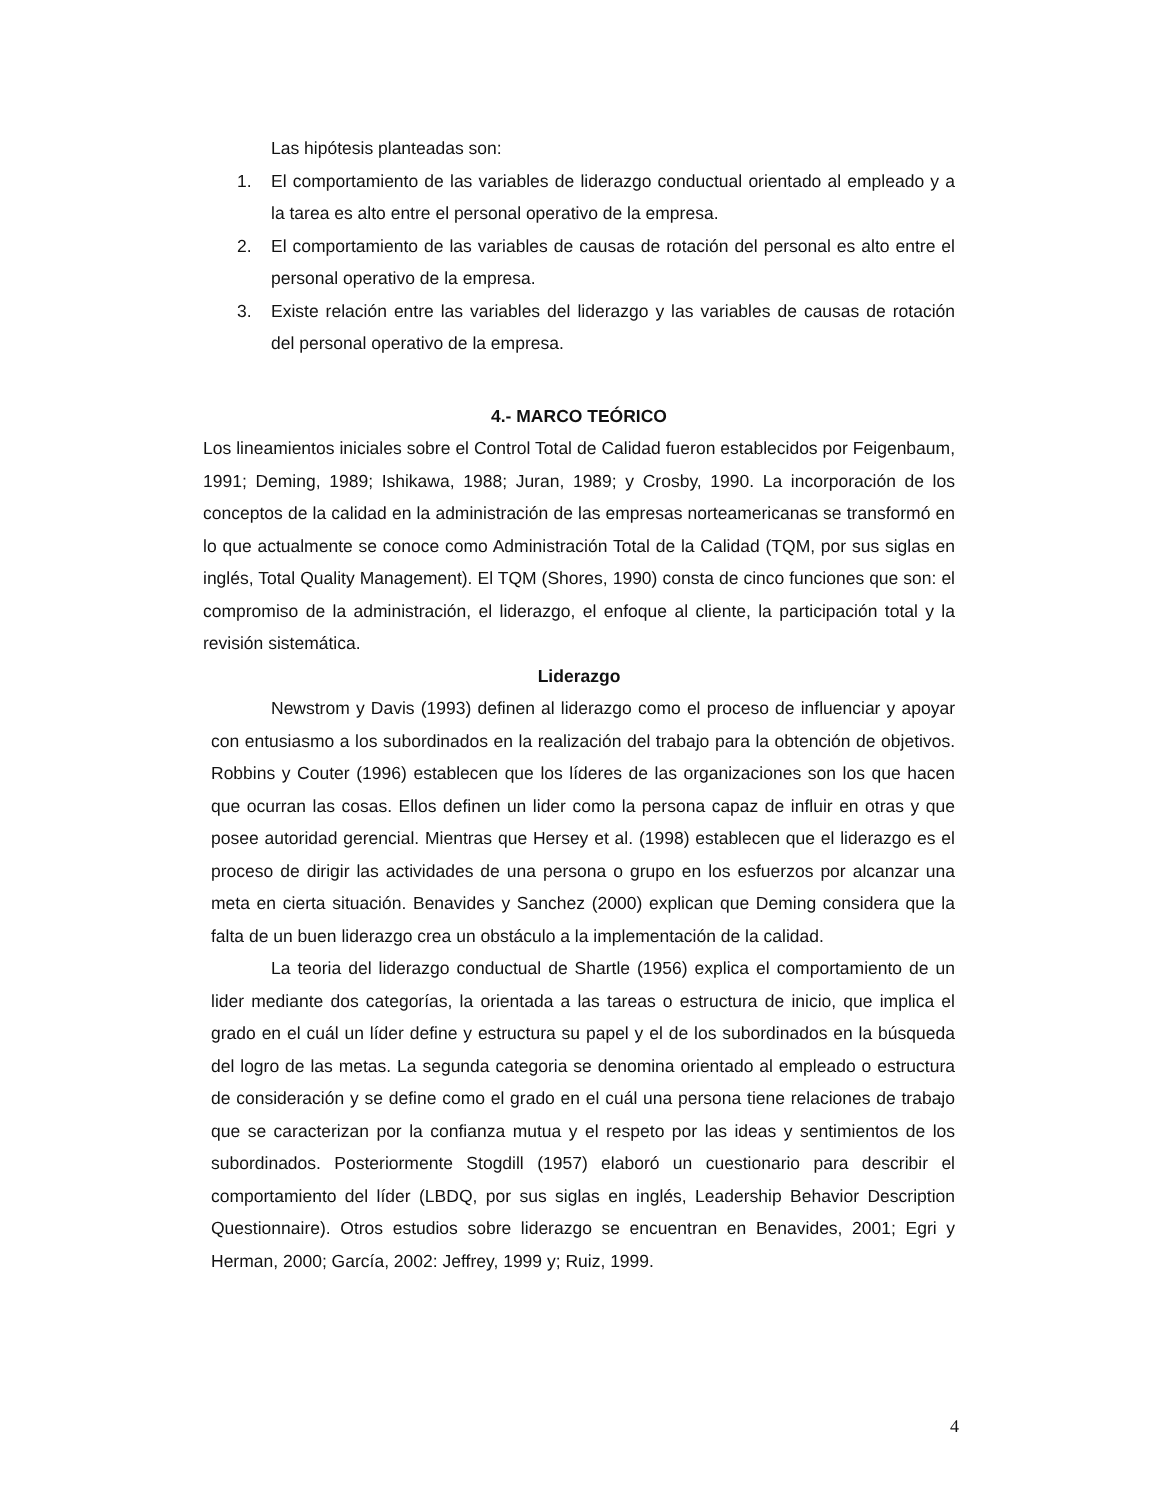Las hipótesis planteadas son:
1. El comportamiento de las variables de liderazgo conductual orientado al empleado y a la tarea es alto entre el personal operativo de la empresa.
2. El comportamiento de las variables de causas de rotación del personal es alto entre el personal operativo de la empresa.
3. Existe relación entre las variables del liderazgo y las variables de causas de rotación del personal operativo de la empresa.
4.- MARCO TEÓRICO
Los lineamientos iniciales sobre el Control Total de Calidad fueron establecidos por Feigenbaum, 1991; Deming, 1989; Ishikawa, 1988; Juran, 1989; y Crosby, 1990. La incorporación de los conceptos de la calidad en la administración de las empresas norteamericanas se transformó en lo que actualmente se conoce como Administración Total de la Calidad (TQM, por sus siglas en inglés, Total Quality Management). El TQM (Shores, 1990) consta de cinco funciones que son: el compromiso de la administración, el liderazgo, el enfoque al cliente, la participación total y la revisión sistemática.
Liderazgo
Newstrom y Davis (1993) definen al liderazgo como el proceso de influenciar y apoyar con entusiasmo a los subordinados en la realización del trabajo para la obtención de objetivos. Robbins y Couter (1996) establecen que los líderes de las organizaciones son los que hacen que ocurran las cosas. Ellos definen un lider como la persona capaz de influir en otras y que posee autoridad gerencial. Mientras que Hersey et al. (1998) establecen que el liderazgo es el proceso de dirigir las actividades de una persona o grupo en los esfuerzos por alcanzar una meta en cierta situación. Benavides y Sanchez (2000) explican que Deming considera que la falta de un buen liderazgo crea un obstáculo a la implementación de la calidad.
La teoria del liderazgo conductual de Shartle (1956) explica el comportamiento de un lider mediante dos categorías, la orientada a las tareas o estructura de inicio, que implica el grado en el cuál un líder define y estructura su papel y el de los subordinados en la búsqueda del logro de las metas. La segunda categoria se denomina orientado al empleado o estructura de consideración y se define como el grado en el cuál una persona tiene relaciones de trabajo que se caracterizan por la confianza mutua y el respeto por las ideas y sentimientos de los subordinados. Posteriormente Stogdill (1957) elaboró un cuestionario para describir el comportamiento del líder (LBDQ, por sus siglas en inglés, Leadership Behavior Description Questionnaire). Otros estudios sobre liderazgo se encuentran en Benavides, 2001; Egri y Herman, 2000; García, 2002: Jeffrey, 1999 y; Ruiz, 1999.
4